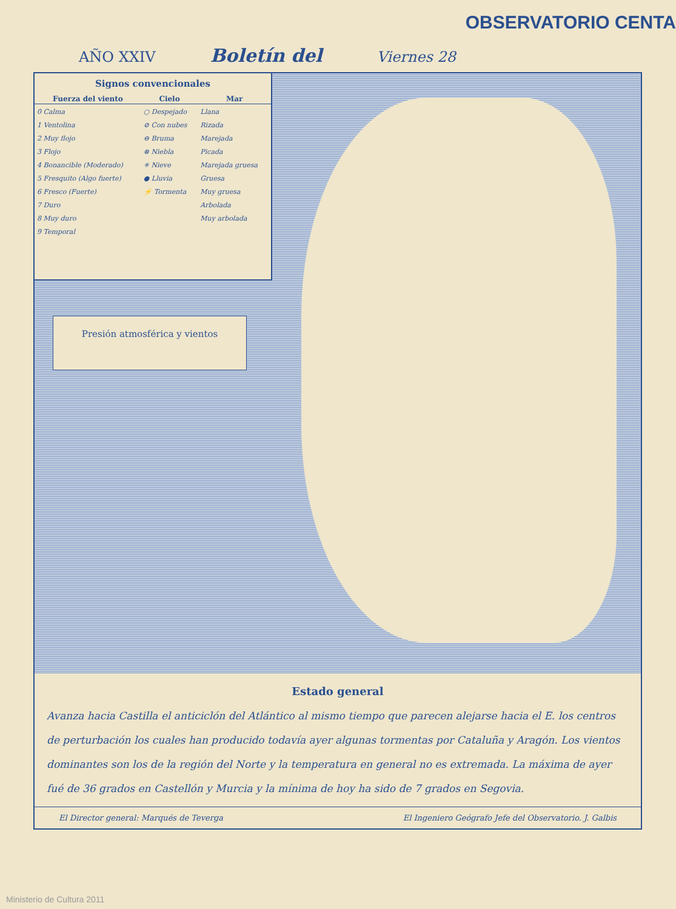OBSERVATORIO CENTA
AÑO XXIV Boletín del Viernes 28
Signos convencionales
| Fuerza del viento | Cielo | Mar |
| --- | --- | --- |
| 0 Calma 1 Ventolina 2 Muy flojo 3 Flojo 4 Bonancible (Moderado) 5 Fresquito (Algo fuerte) 6 Fresco (Fuerte) 7 Duro 8 Muy duro 9 Temporal | ○ Despejado ⊘ Con nubes ⊖ Bruma ⊗ Niebla ✳ Nieve ● Lluvia ⚡ Tormenta | Llana Rizada Marejada Picada Marejada gruesa Gruesa Muy gruesa Arbolada Muy arbolada |
Presión atmosférica y vientos
Estado general
Avanza hacia Castilla el anticiclón del Atlántico al mismo tiempo que parecen alejarse hacia el E. los centros de perturbación los cuales han producido todavía ayer algunas tormentas por Cataluña y Aragón. Los vientos dominantes son los de la región del Norte y la temperatura en general no es extremada. La máxima de ayer fué de 36 grados en Castellón y Murcia y la mínima de hoy ha sido de 7 grados en Segovia.
El Director general: Marqués de Teverga El Ingeniero Geógrafo Jefe del Observatorio. J. Galbis
Ministerio de Cultura 2011